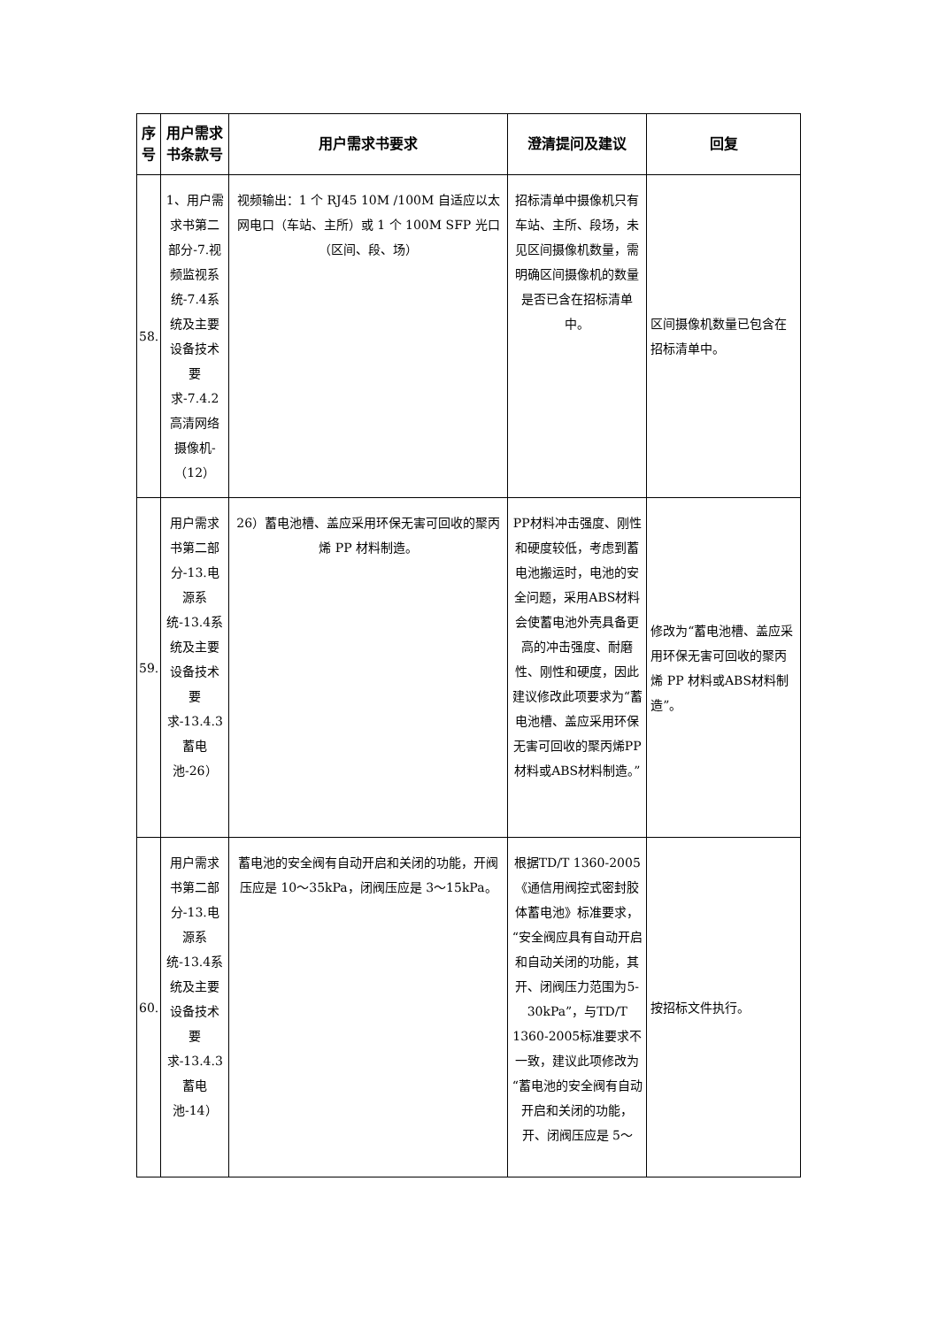| 序号 | 用户需求书条款号 | 用户需求书要求 | 澄清提问及建议 | 回复 |
| --- | --- | --- | --- | --- |
| 58. | 1、用户需求书第二部分-7.视频监视系统-7.4系统及主要设备技术要求-7.4.2高清网络摄像机-（12） | 视频输出：1 个 RJ45 10M /100M 自适应以太网电口（车站、主所）或 1 个 100M SFP 光口（区间、段、场） | 招标清单中摄像机只有车站、主所、段场，未见区间摄像机数量，需明确区间摄像机的数量是否已含在招标清单中。 | 区间摄像机数量已包含在招标清单中。 |
| 59. | 用户需求书第二部分-13.电源系统-13.4系统及主要设备技术要求-13.4.3蓄电池-26） | 26）蓄电池槽、盖应采用环保无害可回收的聚丙烯 PP 材料制造。 | PP材料冲击强度、刚性和硬度较低，考虑到蓄电池搬运时，电池的安全问题，采用ABS材料会使蓄电池外壳具备更高的冲击强度、耐磨性、刚性和硬度，因此建议修改此项要求为“蓄电池槽、盖应采用环保无害可回收的聚丙烯PP 材料或ABS材料制造。” | 修改为“蓄电池槽、盖应采用环保无害可回收的聚丙烯 PP 材料或ABS材料制造”。 |
| 60. | 用户需求书第二部分-13.电源系统-13.4系统及主要设备技术要求-13.4.3蓄电池-14） | 蓄电池的安全阀有自动开启和关闭的功能，开阀压应是 10～35kPa，闭阀压应是 3～15kPa。 | 根据TD/T 1360-2005《通信用阀控式密封胶体蓄电池》标准要求，“安全阀应具有自动开启和自动关闭的功能，其开、闭阀压力范围为5-30kPa”，与TD/T 1360-2005标准要求不一致，建议此项修改为“蓄电池的安全阀有自动开启和关闭的功能，开、闭阀压应是 5～ | 按招标文件执行。 |